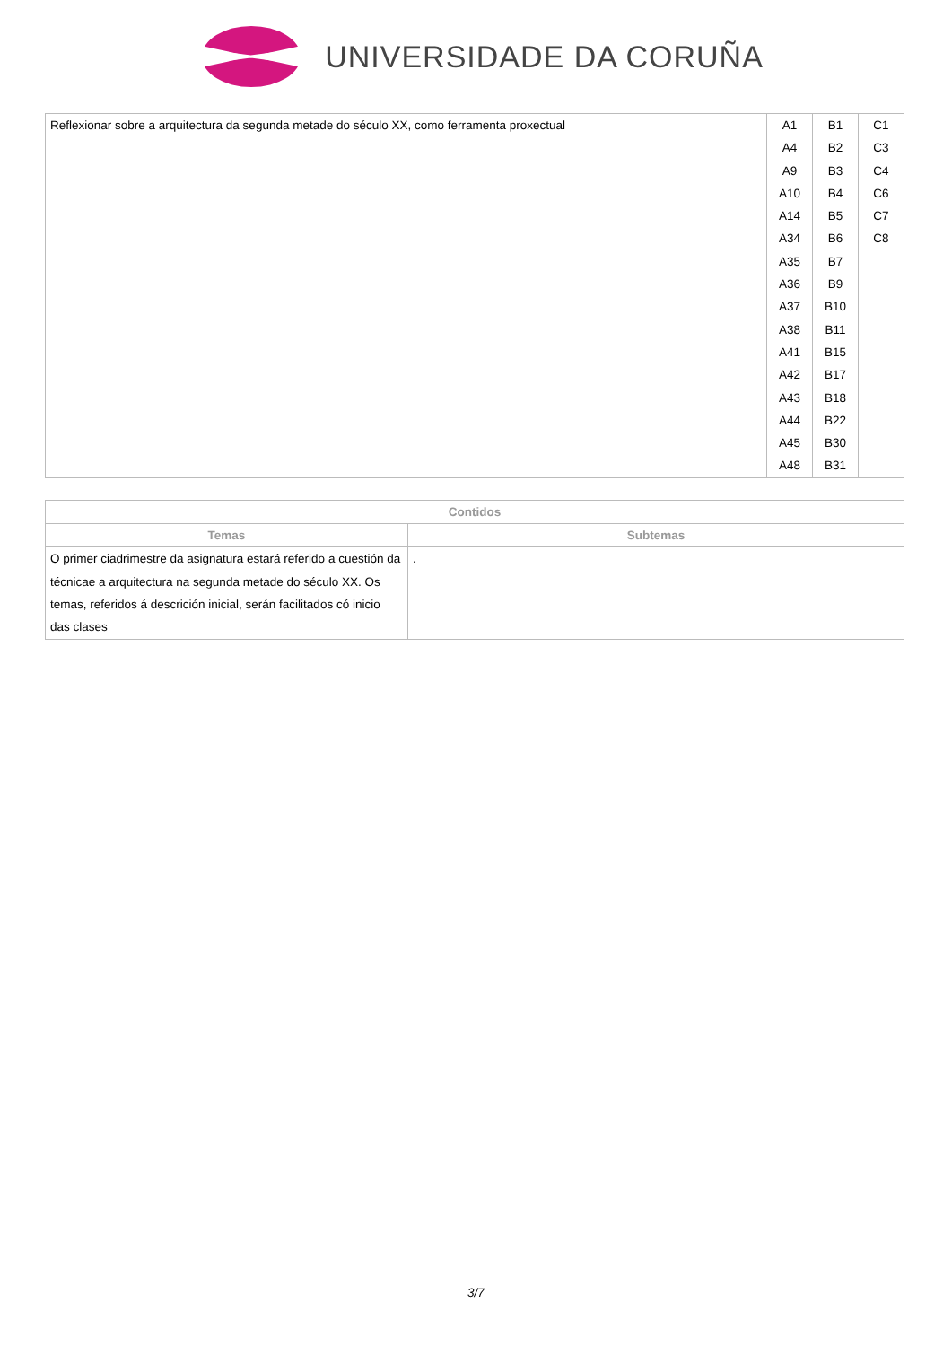UNIVERSIDADE DA CORUÑA
| Reflexionar sobre a arquitectura da segunda metade do século XX, como ferramenta proxectual | A1 A4 A9 A10 A14 A34 A35 A36 A37 A38 A41 A42 A43 A44 A45 A48 | B1 B2 B3 B4 B5 B6 B7 B9 B10 B11 B15 B17 B18 B22 B30 B31 | C1 C3 C4 C6 C7 C8 |
| Contidos | |
| --- | --- |
| Temas | Subtemas |
| O primer ciadrimestre da asignatura estará referido a cuestión da técnicae a arquitectura na segunda metade do século XX. Os temas, referidos á descrición inicial, serán facilitados có inicio das clases | . |
3/7